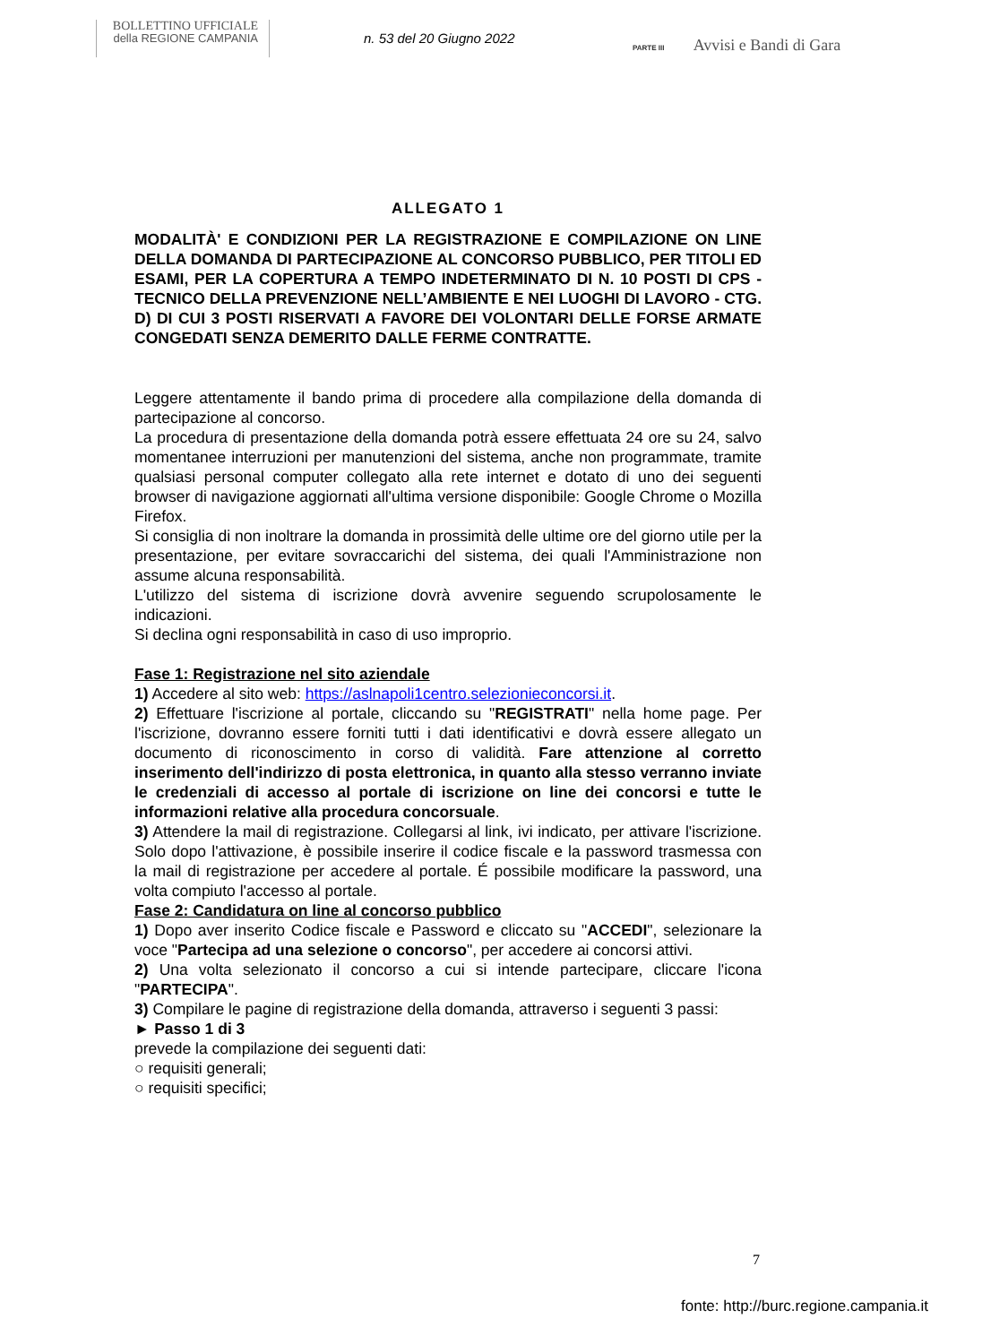BOLLETTINO UFFICIALE
della REGIONE CAMPANIA
n. 53 del 20 Giugno 2022
PARTE III Avvisi e Bandi di Gara
ALLEGATO 1
MODALITÀ' E CONDIZIONI PER LA REGISTRAZIONE E COMPILAZIONE ON LINE DELLA DOMANDA DI PARTECIPAZIONE AL CONCORSO PUBBLICO, PER TITOLI ED ESAMI, PER LA COPERTURA A TEMPO INDETERMINATO DI N. 10 POSTI DI CPS - TECNICO DELLA PREVENZIONE NELL’AMBIENTE E NEI LUOGHI DI LAVORO - CTG. D) DI CUI 3 POSTI RISERVATI A FAVORE DEI VOLONTARI DELLE FORSE ARMATE CONGEDATI SENZA DEMERITO DALLE FERME CONTRATTE.
Leggere attentamente il bando prima di procedere alla compilazione della domanda di partecipazione al concorso.
La procedura di presentazione della domanda potrà essere effettuata 24 ore su 24, salvo momentanee interruzioni per manutenzioni del sistema, anche non programmate, tramite qualsiasi personal computer collegato alla rete internet e dotato di uno dei seguenti browser di navigazione aggiornati all'ultima versione disponibile: Google Chrome o Mozilla Firefox.
Si consiglia di non inoltrare la domanda in prossimità delle ultime ore del giorno utile per la presentazione, per evitare sovraccarichi del sistema, dei quali l'Amministrazione non assume alcuna responsabilità.
L'utilizzo del sistema di iscrizione dovrà avvenire seguendo scrupolosamente le indicazioni.
Si declina ogni responsabilità in caso di uso improprio.
Fase 1: Registrazione nel sito aziendale
1) Accedere al sito web: https://aslnapoli1centro.selezionieconcorsi.it.
2) Effettuare l'iscrizione al portale, cliccando su "REGISTRATI" nella home page. Per l'iscrizione, dovranno essere forniti tutti i dati identificativi e dovrà essere allegato un documento di riconoscimento in corso di validità. Fare attenzione al corretto inserimento dell'indirizzo di posta elettronica, in quanto alla stesso verranno inviate le credenziali di accesso al portale di iscrizione on line dei concorsi e tutte le informazioni relative alla procedura concorsuale.
3) Attendere la mail di registrazione. Collegarsi al link, ivi indicato, per attivare l'iscrizione. Solo dopo l'attivazione, è possibile inserire il codice fiscale e la password trasmessa con la mail di registrazione per accedere al portale. É possibile modificare la password, una volta compiuto l'accesso al portale.
Fase 2: Candidatura on line al concorso pubblico
1) Dopo aver inserito Codice fiscale e Password e cliccato su "ACCEDI", selezionare la voce "Partecipa ad una selezione o concorso", per accedere ai concorsi attivi.
2) Una volta selezionato il concorso a cui si intende partecipare, cliccare l'icona "PARTECIPA".
3) Compilare le pagine di registrazione della domanda, attraverso i seguenti 3 passi:
► Passo 1 di 3
prevede la compilazione dei seguenti dati:
○ requisiti generali;
○ requisiti specifici;
7
fonte: http://burc.regione.campania.it